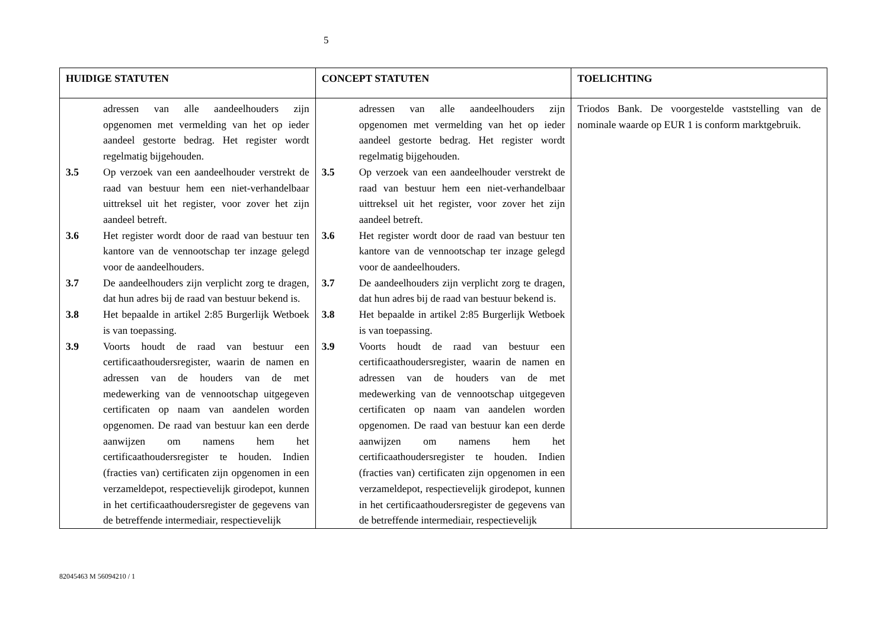5
| HUIDIGE STATUTEN | CONCEPT STATUTEN | TOELICHTING |
| --- | --- | --- |
| adressen van alle aandeelhouders zijn opgenomen met vermelding van het op ieder aandeel gestorte bedrag. Het register wordt regelmatig bijgehouden. 3.5 Op verzoek van een aandeelhouder verstrekt de raad van bestuur hem een niet-verhandelbaar uittreksel uit het register, voor zover het zijn aandeel betreft. 3.6 Het register wordt door de raad van bestuur ten kantore van de vennootschap ter inzage gelegd voor de aandeelhouders. 3.7 De aandeelhouders zijn verplicht zorg te dragen, dat hun adres bij de raad van bestuur bekend is. 3.8 Het bepaalde in artikel 2:85 Burgerlijk Wetboek is van toepassing. 3.9 Voorts houdt de raad van bestuur een certificaathoudersregister, waarin de namen en adressen van de houders van de met medewerking van de vennootschap uitgegeven certificaten op naam van aandelen worden opgenomen. De raad van bestuur kan een derde aanwijzen om namens hem het certificaathoudersregister te houden. Indien (fracties van) certificaten zijn opgenomen in een verzameldepot, respectievelijk girodepot, kunnen in het certificaathoudersregister de gegevens van de betreffende intermediair, respectievelijk | adressen van alle aandeelhouders zijn opgenomen met vermelding van het op ieder aandeel gestorte bedrag. Het register wordt regelmatig bijgehouden. 3.5 Op verzoek van een aandeelhouder verstrekt de raad van bestuur hem een niet-verhandelbaar uittreksel uit het register, voor zover het zijn aandeel betreft. 3.6 Het register wordt door de raad van bestuur ten kantore van de vennootschap ter inzage gelegd voor de aandeelhouders. 3.7 De aandeelhouders zijn verplicht zorg te dragen, dat hun adres bij de raad van bestuur bekend is. 3.8 Het bepaalde in artikel 2:85 Burgerlijk Wetboek is van toepassing. 3.9 Voorts houdt de raad van bestuur een certificaathoudersregister, waarin de namen en adressen van de houders van de met medewerking van de vennootschap uitgegeven certificaten op naam van aandelen worden opgenomen. De raad van bestuur kan een derde aanwijzen om namens hem het certificaathoudersregister te houden. Indien (fracties van) certificaten zijn opgenomen in een verzameldepot, respectievelijk girodepot, kunnen in het certificaathoudersregister de gegevens van de betreffende intermediair, respectievelijk | Triodos Bank. De voorgestelde vaststelling van de nominale waarde op EUR 1 is conform marktgebruik. |
82045463 M 56094210 / 1